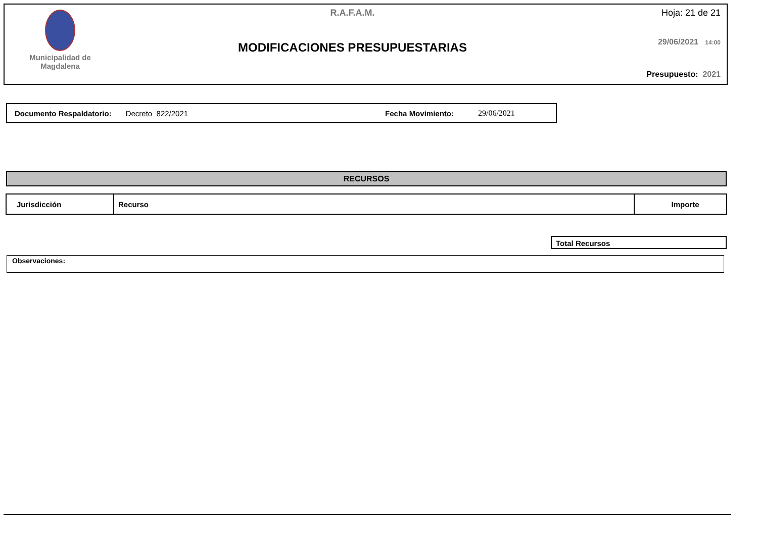Municipalidad de
Magdalena
R.A.F.A.M.
MODIFICACIONES PRESUPUESTARIAS
Hoja: 21 de 21
29/06/2021 14:00
Presupuesto: 2021
Documento Respaldatorio: Decreto 822/2021 Fecha Movimiento: 29/06/2021
RECURSOS
| Jurisdicción | Recurso | Importe |
| --- | --- | --- |
Total Recursos
Observaciones: